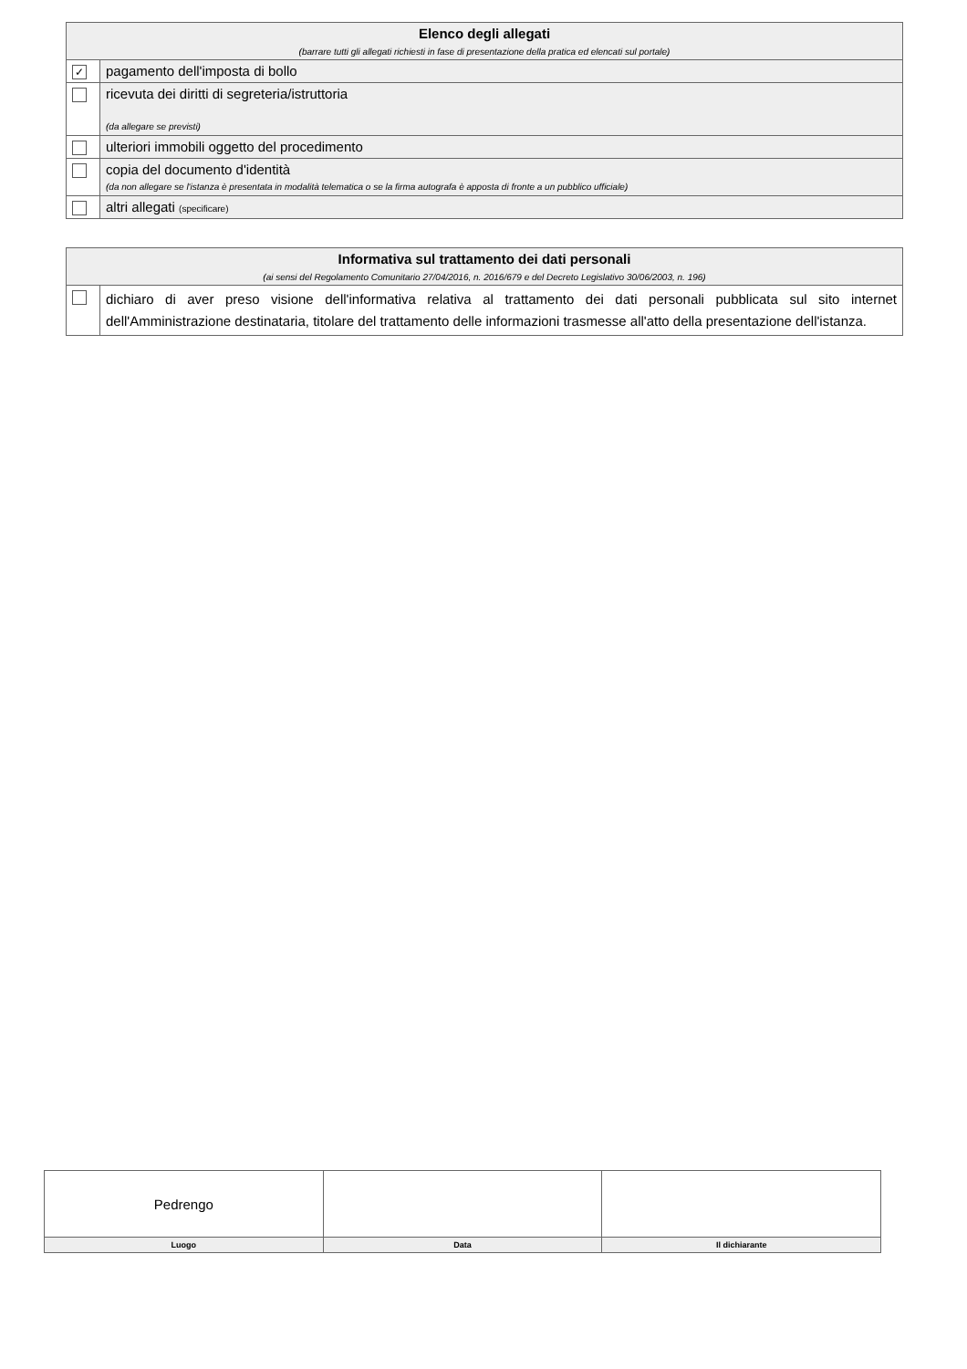| Elenco degli allegati (barrare tutti gli allegati richiesti in fase di presentazione della pratica ed elencati sul portale) | |
| ✓ | pagamento dell'imposta di bollo |
| | ricevuta dei diritti di segreteria/istruttoria (da allegare se previsti) |
| | ulteriori immobili oggetto del procedimento |
| | copia del documento d'identità (da non allegare se l'istanza è presentata in modalità telematica o se la firma autografa è apposta di fronte a un pubblico ufficiale) |
| | altri allegati (specificare) |
| Informativa sul trattamento dei dati personali (ai sensi del Regolamento Comunitario 27/04/2016, n. 2016/679 e del Decreto Legislativo 30/06/2003, n. 196) | |
| | dichiaro di aver preso visione dell'informativa relativa al trattamento dei dati personali pubblicata sul sito internet dell'Amministrazione destinataria, titolare del trattamento delle informazioni trasmesse all'atto della presentazione dell'istanza. |
| Pedrengo | | |
| Luogo | Data | Il dichiarante |